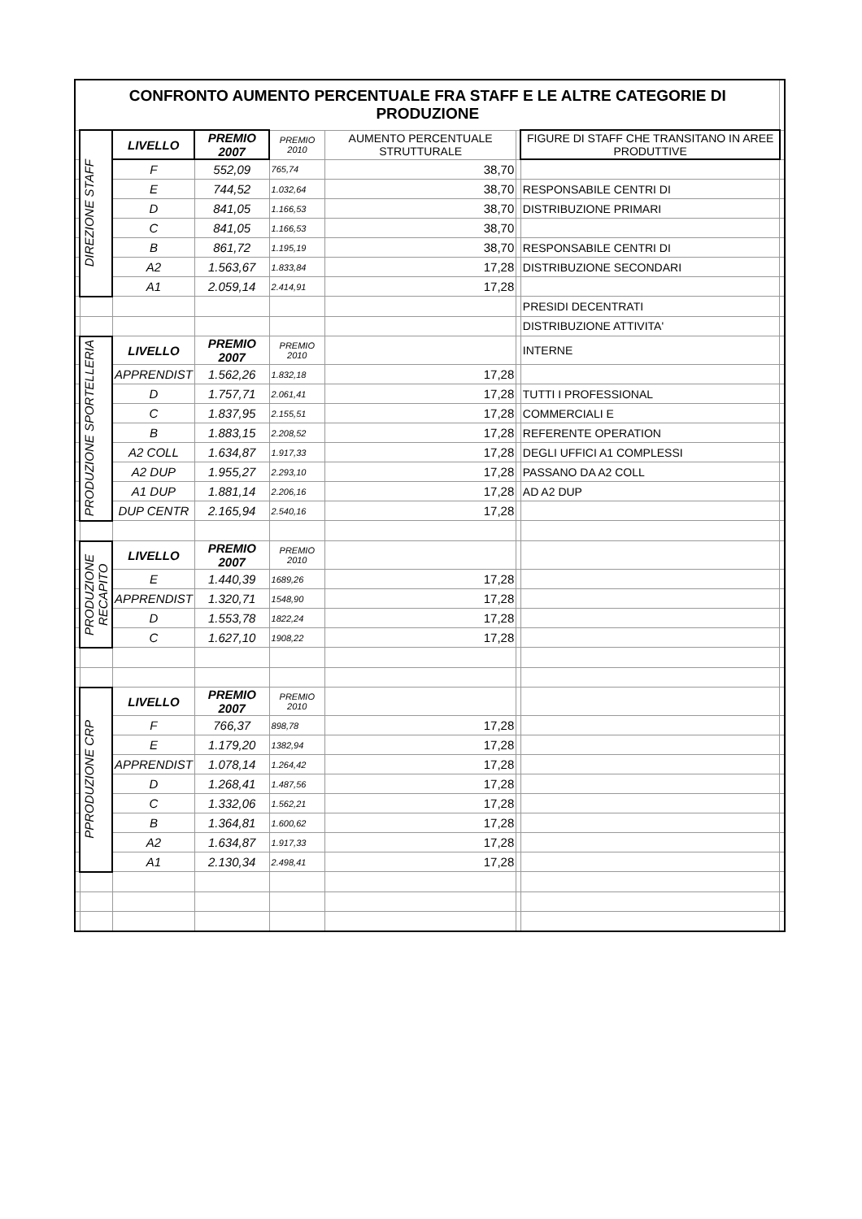| CONFRONTO AUMENTO PERCENTUALE FRA STAFF E LE ALTRE CATEGORIE DI PRODUZIONE | | | | | | | | |
| | DIREZIONE STAFF | LIVELLO | PREMIO 2007 | PREMIO 2010 | AUMENTO PERCENTUALE STRUTTURALE | | FIGURE DI STAFF CHE TRANSITANO IN AREE PRODUTTIVE | |
| | | F | 552,09 | 765,74 | 38,70 | | | |
| | | E | 744,52 | 1.032,64 | 38,70 | | RESPONSABILE CENTRI DI | |
| | | D | 841,05 | 1.166,53 | 38,70 | | DISTRIBUZIONE PRIMARI | |
| | | C | 841,05 | 1.166,53 | 38,70 | | | |
| | | B | 861,72 | 1.195,19 | 38,70 | | RESPONSABILE CENTRI DI | |
| | | A2 | 1.563,67 | 1.833,84 | 17,28 | | DISTRIBUZIONE SECONDARI | |
| | | A1 | 2.059,14 | 2.414,91 | 17,28 | | | |
| | | | | | | | PRESIDI DECENTRATI | |
| | | | | | | | DISTRIBUZIONE ATTIVITA' | |
| | PRODUZIONE SPORTELLERIA | LIVELLO | PREMIO 2007 | PREMIO 2010 | | | INTERNE | |
| | | APPRENDIST | 1.562,26 | 1.832,18 | 17,28 | | | |
| | | D | 1.757,71 | 2.061,41 | 17,28 | | TUTTI I PROFESSIONAL | |
| | | C | 1.837,95 | 2.155,51 | 17,28 | | COMMERCIALI E | |
| | | B | 1.883,15 | 2.208,52 | 17,28 | | REFERENTE OPERATION | |
| | | A2 COLL | 1.634,87 | 1.917,33 | 17,28 | | DEGLI UFFICI A1 COMPLESSI | |
| | | A2 DUP | 1.955,27 | 2.293,10 | 17,28 | | PASSANO DA A2 COLL | |
| | | A1 DUP | 1.881,14 | 2.206,16 | 17,28 | | AD A2 DUP | |
| | | DUP CENTR | 2.165,94 | 2.540,16 | 17,28 | | | |
| | PRODUZIONE RECAPITO | LIVELLO | PREMIO 2007 | PREMIO 2010 | | | | |
| | | E | 1.440,39 | 1689,26 | 17,28 | | | |
| | | APPRENDIST | 1.320,71 | 1548,90 | 17,28 | | | |
| | | D | 1.553,78 | 1822,24 | 17,28 | | | |
| | | C | 1.627,10 | 1908,22 | 17,28 | | | |
| | PPRODUZIONE CRP | LIVELLO | PREMIO 2007 | PREMIO 2010 | | | | |
| | | F | 766,37 | 898,78 | 17,28 | | | |
| | | E | 1.179,20 | 1382,94 | 17,28 | | | |
| | | APPRENDIST | 1.078,14 | 1.264,42 | 17,28 | | | |
| | | D | 1.268,41 | 1.487,56 | 17,28 | | | |
| | | C | 1.332,06 | 1.562,21 | 17,28 | | | |
| | | B | 1.364,81 | 1.600,62 | 17,28 | | | |
| | | A2 | 1.634,87 | 1.917,33 | 17,28 | | | |
| | | A1 | 2.130,34 | 2.498,41 | 17,28 | | | |